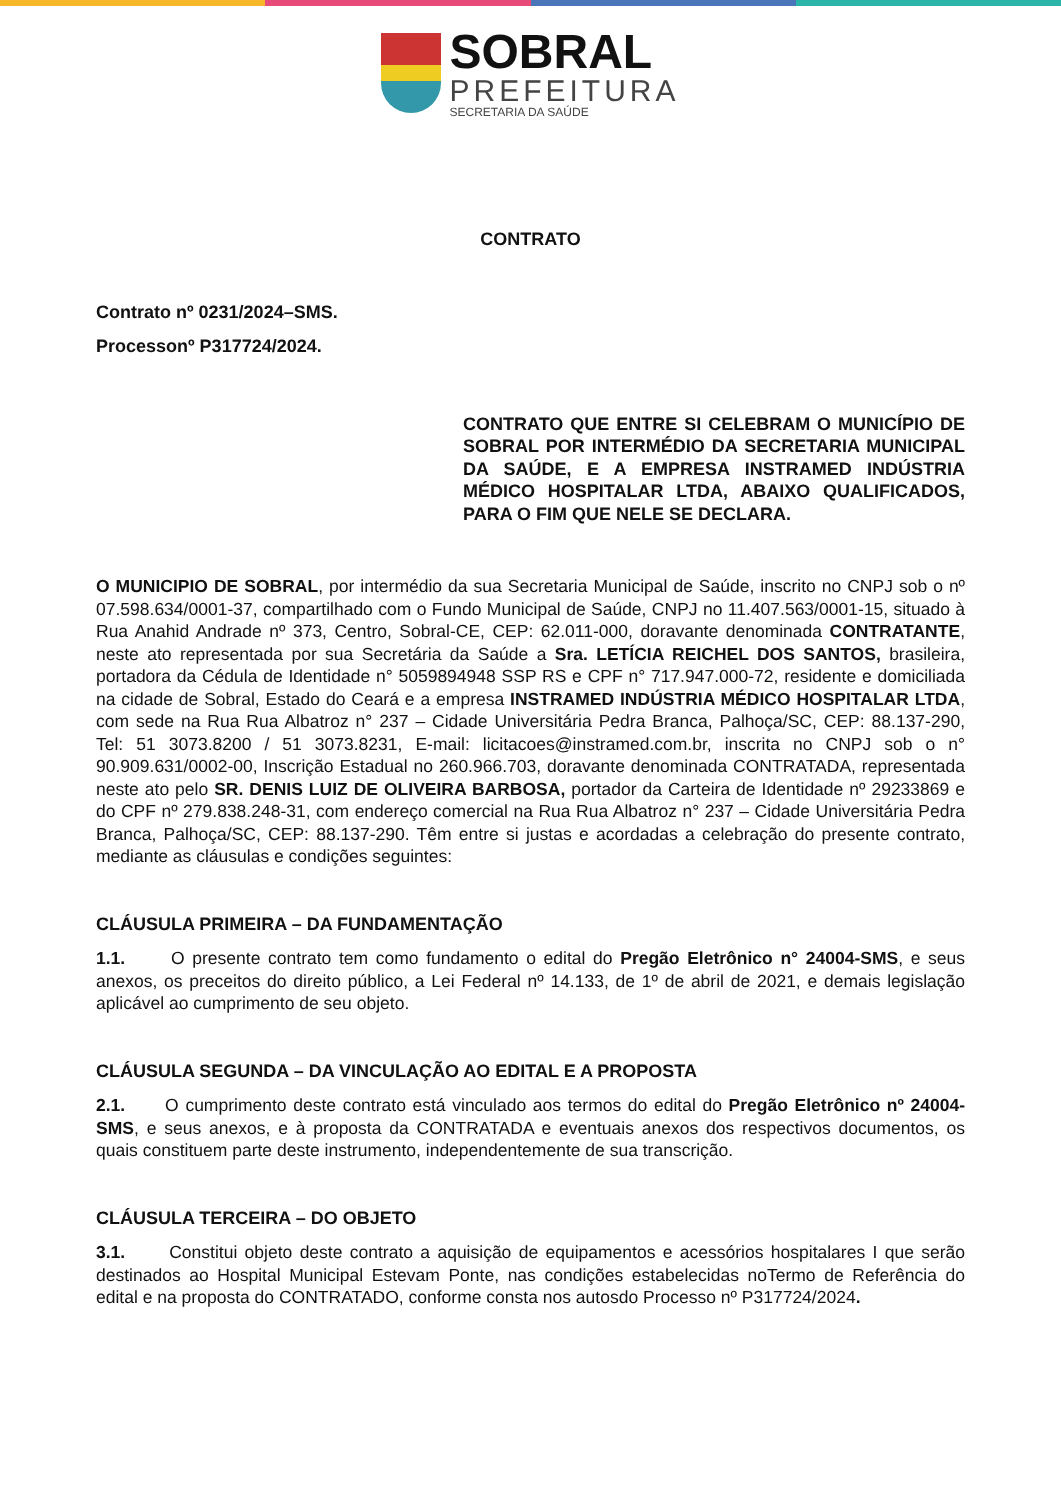SOBRAL
PREFEITURA
SECRETARIA DA SAÚDE
CONTRATO
Contrato nº 0231/2024–SMS.
Processonº P317724/2024.
CONTRATO QUE ENTRE SI CELEBRAM O MUNICÍPIO DE SOBRAL POR INTERMÉDIO DA SECRETARIA MUNICIPAL DA SAÚDE, E A EMPRESA INSTRAMED INDÚSTRIA MÉDICO HOSPITALAR LTDA, ABAIXO QUALIFICADOS, PARA O FIM QUE NELE SE DECLARA.
O MUNICIPIO DE SOBRAL, por intermédio da sua Secretaria Municipal de Saúde, inscrito no CNPJ sob o nº 07.598.634/0001-37, compartilhado com o Fundo Municipal de Saúde, CNPJ no 11.407.563/0001-15, situado à Rua Anahid Andrade nº 373, Centro, Sobral-CE, CEP: 62.011-000, doravante denominada CONTRATANTE, neste ato representada por sua Secretária da Saúde a Sra. LETÍCIA REICHEL DOS SANTOS, brasileira, portadora da Cédula de Identidade n° 5059894948 SSP RS e CPF n° 717.947.000-72, residente e domiciliada na cidade de Sobral, Estado do Ceará e a empresa INSTRAMED INDÚSTRIA MÉDICO HOSPITALAR LTDA, com sede na Rua Rua Albatroz n° 237 – Cidade Universitária Pedra Branca, Palhoça/SC, CEP: 88.137-290, Tel: 51 3073.8200 / 51 3073.8231, E-mail: licitacoes@instramed.com.br, inscrita no CNPJ sob o n° 90.909.631/0002-00, Inscrição Estadual no 260.966.703, doravante denominada CONTRATADA, representada neste ato pelo SR. DENIS LUIZ DE OLIVEIRA BARBOSA, portador da Carteira de Identidade nº 29233869 e do CPF nº 279.838.248-31, com endereço comercial na Rua Rua Albatroz n° 237 – Cidade Universitária Pedra Branca, Palhoça/SC, CEP: 88.137-290. Têm entre si justas e acordadas a celebração do presente contrato, mediante as cláusulas e condições seguintes:
CLÁUSULA PRIMEIRA – DA FUNDAMENTAÇÃO
1.1. O presente contrato tem como fundamento o edital do Pregão Eletrônico n° 24004-SMS, e seus anexos, os preceitos do direito público, a Lei Federal nº 14.133, de 1º de abril de 2021, e demais legislação aplicável ao cumprimento de seu objeto.
CLÁUSULA SEGUNDA – DA VINCULAÇÃO AO EDITAL E A PROPOSTA
2.1. O cumprimento deste contrato está vinculado aos termos do edital do Pregão Eletrônico nº 24004-SMS, e seus anexos, e à proposta da CONTRATADA e eventuais anexos dos respectivos documentos, os quais constituem parte deste instrumento, independentemente de sua transcrição.
CLÁUSULA TERCEIRA – DO OBJETO
3.1. Constitui objeto deste contrato a aquisição de equipamentos e acessórios hospitalares I que serão destinados ao Hospital Municipal Estevam Ponte, nas condições estabelecidas noTermo de Referência do edital e na proposta do CONTRATADO, conforme consta nos autosdo Processo nº P317724/2024.